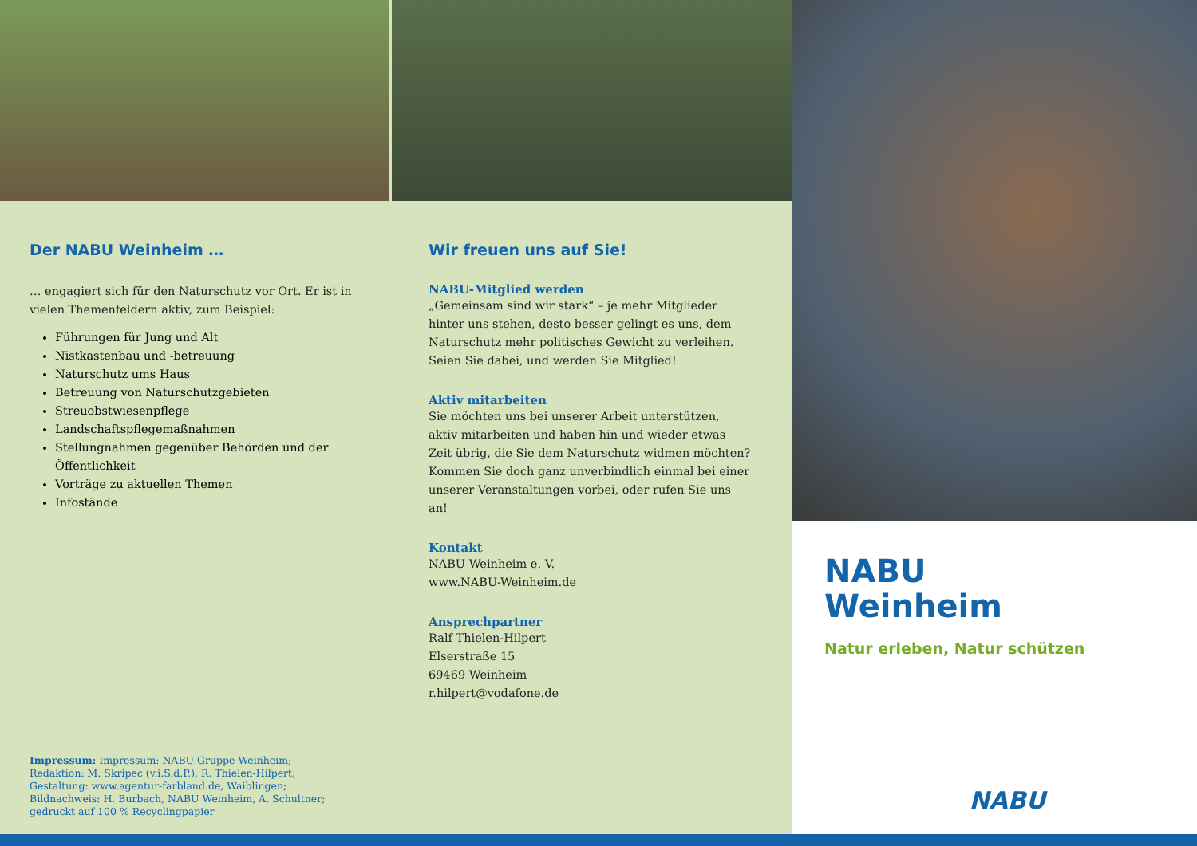Der NABU Weinheim …
… engagiert sich für den Naturschutz vor Ort. Er ist in vielen Themenfeldern aktiv, zum Beispiel:
Führungen für Jung und Alt
Nistkastenbau und -betreuung
Naturschutz ums Haus
Betreuung von Naturschutzgebieten
Streuobstwiesenpflege
Landschaftspflegemaßnahmen
Stellungnahmen gegenüber Behörden und der Öffentlichkeit
Vorträge zu aktuellen Themen
Infostände
Wir freuen uns auf Sie!
NABU-Mitglied werden
„Gemeinsam sind wir stark“ – je mehr Mitglieder hinter uns stehen, desto besser gelingt es uns, dem Naturschutz mehr politisches Gewicht zu verleihen. Seien Sie dabei, und werden Sie Mitglied!
Aktiv mitarbeiten
Sie möchten uns bei unserer Arbeit unterstützen, aktiv mitarbeiten und haben hin und wieder etwas Zeit übrig, die Sie dem Naturschutz widmen möchten? Kommen Sie doch ganz unverbindlich einmal bei einer unserer Ver­anstaltungen vorbei, oder rufen Sie uns an!
Kontakt
NABU Weinheim e. V.
www.NABU-Weinheim.de
Ansprechpartner
Ralf Thielen-Hilpert
Elserstraße 15
69469 Weinheim
r.hilpert@vodafone.de
Impressum: Impressum: NABU Gruppe Weinheim; Redaktion: M. Skripec (v.i.S.d.P.), R. Thielen-Hilpert; Gestaltung: www.agentur-far­bland.de, Waiblingen; Bildnachweis: H. Burbach, NABU Weinheim, A. Schultner; gedruckt auf 100 % Recyclingpapier
NABU
Weinheim
Natur erleben, Natur schützen
NABU